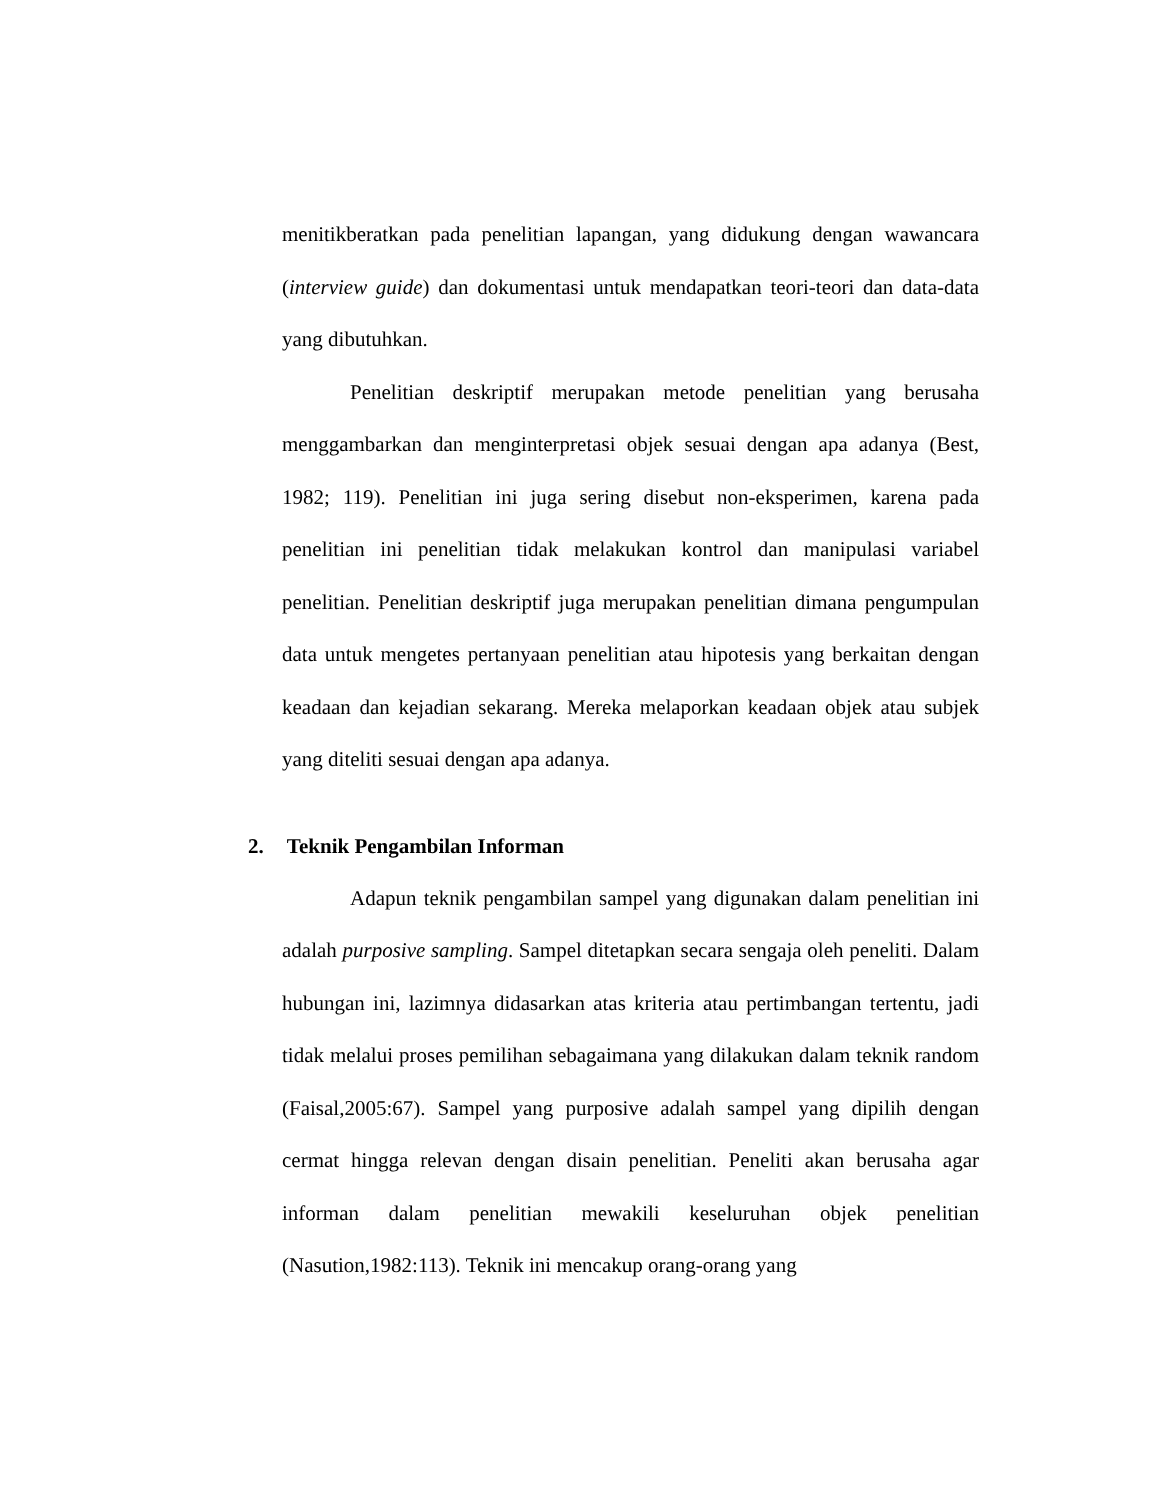menitikberatkan pada penelitian lapangan, yang didukung dengan wawancara (interview guide) dan dokumentasi untuk mendapatkan teori-teori dan data-data yang dibutuhkan.
Penelitian deskriptif merupakan metode penelitian yang berusaha menggambarkan dan menginterpretasi objek sesuai dengan apa adanya (Best, 1982; 119). Penelitian ini juga sering disebut non-eksperimen, karena pada penelitian ini penelitian tidak melakukan kontrol dan manipulasi variabel penelitian. Penelitian deskriptif juga merupakan penelitian dimana pengumpulan data untuk mengetes pertanyaan penelitian atau hipotesis yang berkaitan dengan keadaan dan kejadian sekarang. Mereka melaporkan keadaan objek atau subjek yang diteliti sesuai dengan apa adanya.
2. Teknik Pengambilan Informan
Adapun teknik pengambilan sampel yang digunakan dalam penelitian ini adalah purposive sampling. Sampel ditetapkan secara sengaja oleh peneliti. Dalam hubungan ini, lazimnya didasarkan atas kriteria atau pertimbangan tertentu, jadi tidak melalui proses pemilihan sebagaimana yang dilakukan dalam teknik random (Faisal,2005:67). Sampel yang purposive adalah sampel yang dipilih dengan cermat hingga relevan dengan disain penelitian. Peneliti akan berusaha agar informan dalam penelitian mewakili keseluruhan objek penelitian (Nasution,1982:113). Teknik ini mencakup orang-orang yang